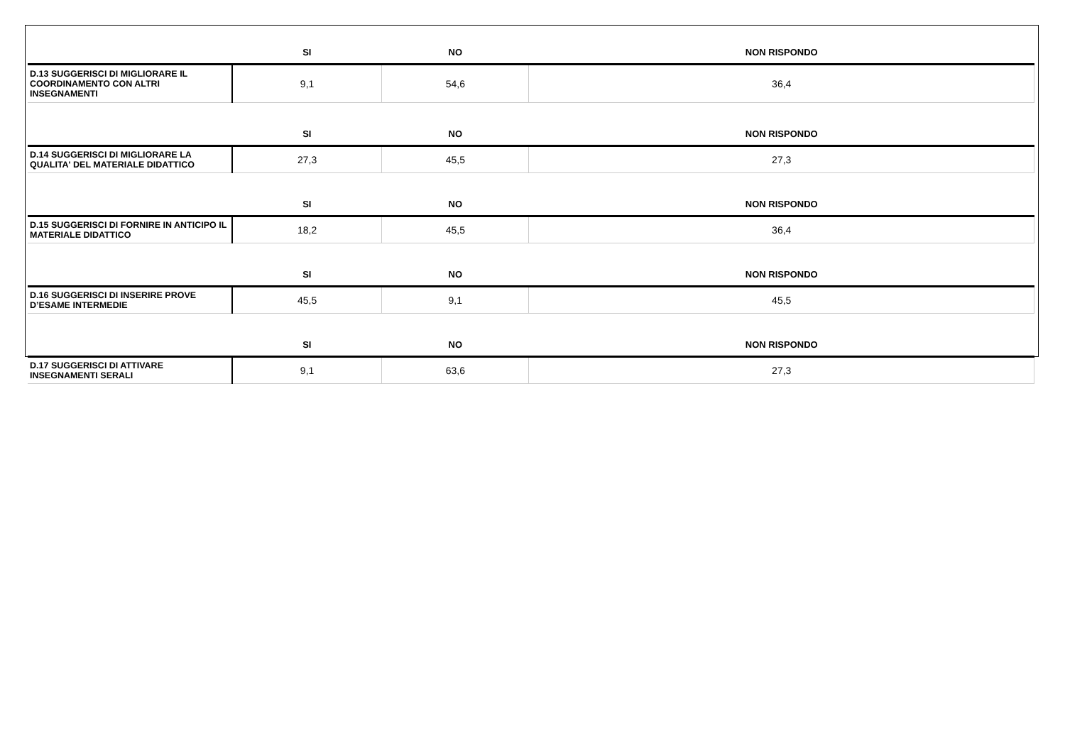| | SI | NO | NON RISPONDO |
| --- | --- | --- | --- |
| D.13 SUGGERISCI DI MIGLIORARE IL COORDINAMENTO CON ALTRI INSEGNAMENTI | 9,1 | 54,6 | 36,4 |
| | SI | NO | NON RISPONDO |
| D.14 SUGGERISCI DI MIGLIORARE LA QUALITA' DEL MATERIALE DIDATTICO | 27,3 | 45,5 | 27,3 |
| | SI | NO | NON RISPONDO |
| D.15 SUGGERISCI DI FORNIRE IN ANTICIPO IL MATERIALE DIDATTICO | 18,2 | 45,5 | 36,4 |
| | SI | NO | NON RISPONDO |
| D.16 SUGGERISCI DI INSERIRE PROVE D’ESAME INTERMEDIE | 45,5 | 9,1 | 45,5 |
| | SI | NO | NON RISPONDO |
| D.17 SUGGERISCI DI ATTIVARE INSEGNAMENTI SERALI | 9,1 | 63,6 | 27,3 |